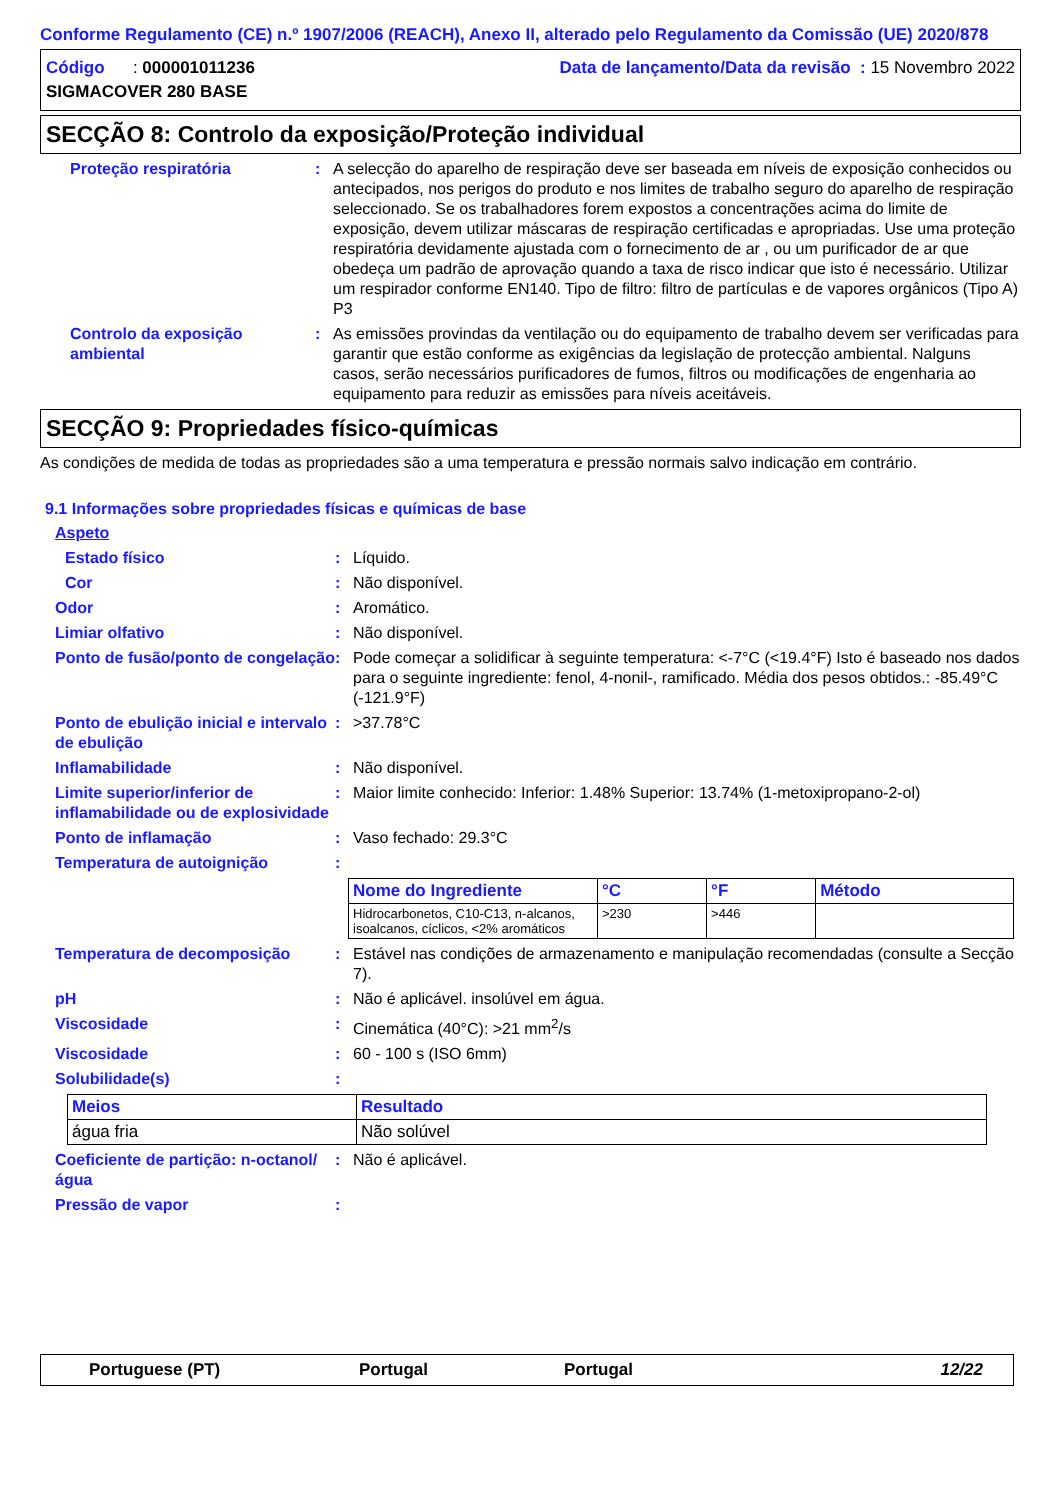Conforme Regulamento (CE) n.º 1907/2006 (REACH), Anexo II, alterado pelo Regulamento da Comissão (UE) 2020/878
Código : 000001011236
SIGMACOVER 280 BASE
Data de lançamento/Data da revisão : 15 Novembro 2022
SECÇÃO 8: Controlo da exposição/Proteção individual
Proteção respiratória : A selecção do aparelho de respiração deve ser baseada em níveis de exposição conhecidos ou antecipados, nos perigos do produto e nos limites de trabalho seguro do aparelho de respiração seleccionado. Se os trabalhadores forem expostos a concentrações acima do limite de exposição, devem utilizar máscaras de respiração certificadas e apropriadas. Use uma proteção respiratória devidamente ajustada com o fornecimento de ar , ou um purificador de ar que obedeça um padrão de aprovação quando a taxa de risco indicar que isto é necessário. Utilizar um respirador conforme EN140. Tipo de filtro: filtro de partículas e de vapores orgânicos (Tipo A) P3
Controlo da exposição ambiental
: As emissões provindas da ventilação ou do equipamento de trabalho devem ser verificadas para garantir que estão conforme as exigências da legislação de protecção ambiental. Nalguns casos, serão necessários purificadores de fumos, filtros ou modificações de engenharia ao equipamento para reduzir as emissões para níveis aceitáveis.
SECÇÃO 9: Propriedades físico-químicas
As condições de medida de todas as propriedades são a uma temperatura e pressão normais salvo indicação em contrário.
9.1 Informações sobre propriedades físicas e químicas de base
Aspeto
Estado físico : Líquido.
Cor : Não disponível.
Odor : Aromático.
Limiar olfativo : Não disponível.
Ponto de fusão/ponto de congelação
: Pode começar a solidificar à seguinte temperatura: <-7°C (<19.4°F) Isto é baseado nos dados para o seguinte ingrediente: fenol, 4-nonil-, ramificado. Média dos pesos obtidos.: -85.49°C (-121.9°F)
Ponto de ebulição inicial e intervalo de ebulição
: >37.78°C
Inflamabilidade : Não disponível.
Limite superior/inferior de inflamabilidade ou de explosividade
: Maior limite conhecido: Inferior: 1.48% Superior: 13.74% (1-metoxipropano-2-ol)
Ponto de inflamação : Vaso fechado: 29.3°C
Temperatura de autoignição :
| Nome do Ingrediente | °C | °F | Método |
| --- | --- | --- | --- |
| Hidrocarbonetos, C10-C13, n-alcanos, isoalcanos, cíclicos, <2% aromáticos | >230 | >446 | |
Temperatura de decomposição : Estável nas condições de armazenamento e manipulação recomendadas (consulte a Secção 7).
pH : Não é aplicável. insolúvel em água.
Viscosidade : Cinemática (40°C): >21 mm<sup>2</sup>/s
Viscosidade : 60 - 100 s (ISO 6mm)
Solubilidade(s) :
| Meios | Resultado |
| --- | --- |
| água fria | Não solúvel |
Coeficiente de partição: n-octanol/água
: Não é aplicável.
Pressão de vapor :
Portuguese (PT) Portugal Portugal 12/22